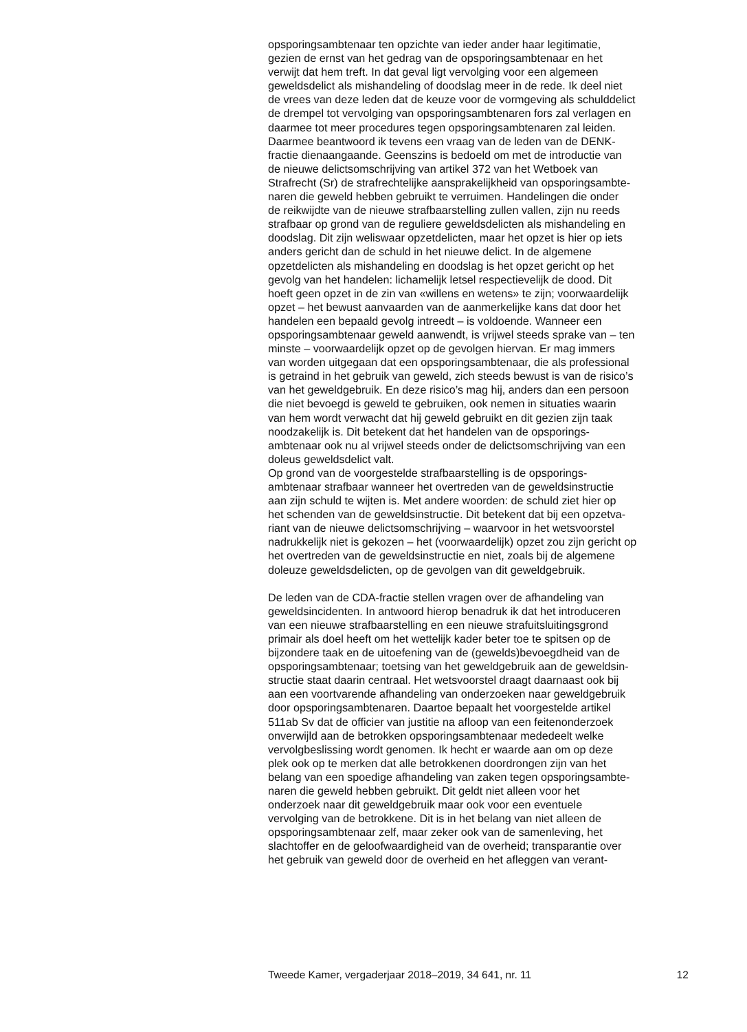opsporingsambtenaar ten opzichte van ieder ander haar legitimatie, gezien de ernst van het gedrag van de opsporingsambtenaar en het verwijt dat hem treft. In dat geval ligt vervolging voor een algemeen geweldsdelict als mishandeling of doodslag meer in de rede. Ik deel niet de vrees van deze leden dat de keuze voor de vormgeving als schulddelict de drempel tot vervolging van opsporingsambtenaren fors zal verlagen en daarmee tot meer procedures tegen opsporingsambtenaren zal leiden. Daarmee beantwoord ik tevens een vraag van de leden van de DENK- fractie dienaangaande. Geenszins is bedoeld om met de introductie van de nieuwe delictsomschrijving van artikel 372 van het Wetboek van Strafrecht (Sr) de strafrechtelijke aansprakelijkheid van opsporingsambte- naren die geweld hebben gebruikt te verruimen. Handelingen die onder de reikwijdte van de nieuwe strafbaarstelling zullen vallen, zijn nu reeds strafbaar op grond van de reguliere geweldsdelicten als mishandeling en doodslag. Dit zijn weliswaar opzetdelicten, maar het opzet is hier op iets anders gericht dan de schuld in het nieuwe delict. In de algemene opzetdelicten als mishandeling en doodslag is het opzet gericht op het gevolg van het handelen: lichamelijk letsel respectievelijk de dood. Dit hoeft geen opzet in de zin van «willens en wetens» te zijn; voorwaardelijk opzet – het bewust aanvaarden van de aanmerkelijke kans dat door het handelen een bepaald gevolg intreedt – is voldoende. Wanneer een opsporingsambtenaar geweld aanwendt, is vrijwel steeds sprake van – ten minste – voorwaardelijk opzet op de gevolgen hiervan. Er mag immers van worden uitgegaan dat een opsporingsambtenaar, die als professional is getraind in het gebruik van geweld, zich steeds bewust is van de risico’s van het geweldgebruik. En deze risico’s mag hij, anders dan een persoon die niet bevoegd is geweld te gebruiken, ook nemen in situaties waarin van hem wordt verwacht dat hij geweld gebruikt en dit gezien zijn taak noodzakelijk is. Dit betekent dat het handelen van de opsporings- ambtenaar ook nu al vrijwel steeds onder de delictsomschrijving van een doleus geweldsdelict valt.
Op grond van de voorgestelde strafbaarstelling is de opsporings- ambtenaar strafbaar wanneer het overtreden van de geweldsinstructie aan zijn schuld te wijten is. Met andere woorden: de schuld ziet hier op het schenden van de geweldsinstructie. Dit betekent dat bij een opzetva- riant van de nieuwe delictsomschrijving – waarvoor in het wetsvoorstel nadrukkelijk niet is gekozen – het (voorwaardelijk) opzet zou zijn gericht op het overtreden van de geweldsinstructie en niet, zoals bij de algemene doleuze geweldsdelicten, op de gevolgen van dit geweldgebruik.
De leden van de CDA-fractie stellen vragen over de afhandeling van geweldsincidenten. In antwoord hierop benadruk ik dat het introduceren van een nieuwe strafbaarstelling en een nieuwe strafuitsluitingsgrond primair als doel heeft om het wettelijk kader beter toe te spitsen op de bijzondere taak en de uitoefening van de (gewelds)bevoegdheid van de opsporingsambtenaar; toetsing van het geweldgebruik aan de geweldsin- structie staat daarin centraal. Het wetsvoorstel draagt daarnaast ook bij aan een voortvarende afhandeling van onderzoeken naar geweldgebruik door opsporingsambtenaren. Daartoe bepaalt het voorgestelde artikel 511ab Sv dat de officier van justitie na afloop van een feitenonderzoek onverwijld aan de betrokken opsporingsambtenaar mededeelt welke vervolgbeslissing wordt genomen. Ik hecht er waarde aan om op deze plek ook op te merken dat alle betrokkenen doordrongen zijn van het belang van een spoedige afhandeling van zaken tegen opsporingsambte- naren die geweld hebben gebruikt. Dit geldt niet alleen voor het onderzoek naar dit geweldgebruik maar ook voor een eventuele vervolging van de betrokkene. Dit is in het belang van niet alleen de opsporingsambtenaar zelf, maar zeker ook van de samenleving, het slachtoffer en de geloofwaardigheid van de overheid; transparantie over het gebruik van geweld door de overheid en het afleggen van verant-
Tweede Kamer, vergaderjaar 2018–2019, 34 641, nr. 11 12